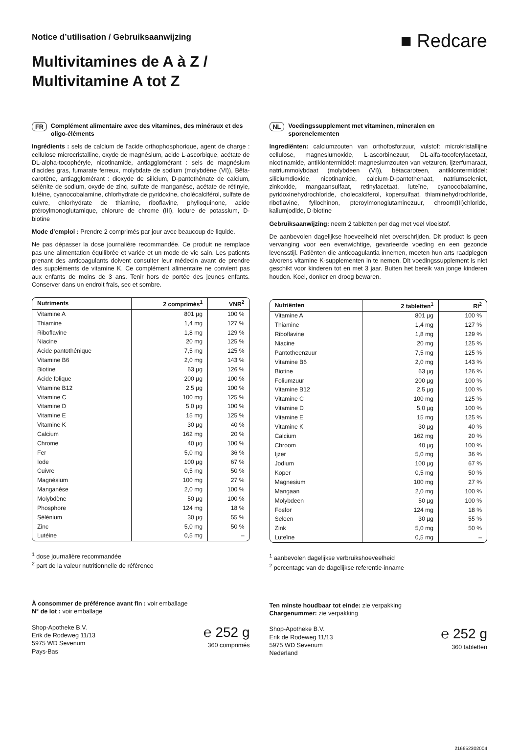Notice d’utilisation / Gebruiksaanwijzing
Multivitamines de A à Z /
Multivitamine A tot Z
■ Redcare
FR Complément alimentaire avec des vitamines, des minéraux et des oligo-éléments
Ingrédients : sels de calcium de l’acide orthophosphorique, agent de charge : cellulose microcristalline, oxyde de magnésium, acide L-ascorbique, acétate de DL-alpha-tocophéryle, nicotinamide, antiagglomérant : sels de magnésium d’acides gras, fumarate ferreux, molybdate de sodium (molybdène (VI)), Bêta-carotène, antiagglomérant : dioxyde de silicium, D-pantothénate de calcium, sélénite de sodium, oxyde de zinc, sulfate de manganèse, acétate de rétinyle, lutéine, cyanocobalamine, chlorhydrate de pyridoxine, cholécalciférol, sulfate de cuivre, chlorhydrate de thiamine, riboflavine, phylloquinone, acide ptéroylmonoglutamique, chlorure de chrome (III), iodure de potassium, D-biotine
Mode d’emploi : Prendre 2 comprimés par jour avec beaucoup de liquide.
Ne pas dépasser la dose journalière recommandée. Ce produit ne remplace pas une alimentation équilibrée et variée et un mode de vie sain. Les patients prenant des anticoagulants doivent consulter leur médecin avant de prendre des suppléments de vitamine K. Ce complément alimentaire ne convient pas aux enfants de moins de 3 ans. Tenir hors de portée des jeunes enfants. Conserver dans un endroit frais, sec et sombre.
| Nutriments | 2 comprimés<sup>1</sup> | VNR<sup>2</sup> |
| --- | --- | --- |
| Vitamine A | 801 µg | 100 % |
| Thiamine | 1,4 mg | 127 % |
| Riboflavine | 1,8 mg | 129 % |
| Niacine | 20 mg | 125 % |
| Acide pantothénique | 7,5 mg | 125 % |
| Vitamine B6 | 2,0 mg | 143 % |
| Biotine | 63 µg | 126 % |
| Acide folique | 200 µg | 100 % |
| Vitamine B12 | 2,5 µg | 100 % |
| Vitamine C | 100 mg | 125 % |
| Vitamine D | 5,0 µg | 100 % |
| Vitamine E | 15 mg | 125 % |
| Vitamine K | 30 µg | 40 % |
| Calcium | 162 mg | 20 % |
| Chrome | 40 µg | 100 % |
| Fer | 5,0 mg | 36 % |
| Iode | 100 µg | 67 % |
| Cuivre | 0,5 mg | 50 % |
| Magnésium | 100 mg | 27 % |
| Manganèse | 2,0 mg | 100 % |
| Molybdène | 50 µg | 100 % |
| Phosphore | 124 mg | 18 % |
| Sélénium | 30 µg | 55 % |
| Zinc | 5,0 mg | 50 % |
| Lutéine | 0,5 mg | – |
<sup>1</sup> dose journalière recommandée
<sup>2</sup> part de la valeur nutritionnelle de référence
À consommer de préférence avant fin : voir emballage
N° de lot : voir emballage
Shop-Apotheke B.V.
Erik de Rodeweg 11/13
5975 WD Sevenum
Pays-Bas
℮ 252 g
360 comprimés
NL Voedingssupplement met vitaminen, mineralen en sporenelementen
Ingrediënten: calciumzouten van orthofosforzuur, vulstof: microkristallijne cellulose, magnesiumoxide, L-ascorbinezuur, DL-alfa-tocoferylacetaat, nicotinamide, antiklontermiddel: magnesiumzouten van vetzuren, ijzerfumaraat, natriummolybdaat (molybdeen (VI)), bètacaroteen, antiklontermiddel: siliciumdioxide, nicotinamide, calcium-D-pantothenaat, natriumseleniet, zinkoxide, mangaansulfaat, retinylacetaat, luteïne, cyanocobalamine, pyridoxinehydrochloride, cholecalciferol, kopersulfaat, thiaminehydrochloride, riboflavine, fyllochinon, pteroylmonoglutaminezuur, chroom(III)chloride, kaliumjodide, D-biotine
Gebruiksaanwijzing: neem 2 tabletten per dag met veel vloeistof.
De aanbevolen dagelijkse hoeveelheid niet overschrijden. Dit product is geen vervanging voor een evenwichtige, gevarieerde voeding en een gezonde levensstijl. Patiënten die anticoagulantia innemen, moeten hun arts raadplegen alvorens vitamine K-supplementen in te nemen. Dit voedingssupplement is niet geschikt voor kinderen tot en met 3 jaar. Buiten het bereik van jonge kinderen houden. Koel, donker en droog bewaren.
| Nutriënten | 2 tabletten<sup>1</sup> | RI<sup>2</sup> |
| --- | --- | --- |
| Vitamine A | 801 µg | 100 % |
| Thiamine | 1,4 mg | 127 % |
| Riboflavine | 1,8 mg | 129 % |
| Niacine | 20 mg | 125 % |
| Pantotheenzuur | 7,5 mg | 125 % |
| Vitamine B6 | 2,0 mg | 143 % |
| Biotine | 63 µg | 126 % |
| Foliumzuur | 200 µg | 100 % |
| Vitamine B12 | 2,5 µg | 100 % |
| Vitamine C | 100 mg | 125 % |
| Vitamine D | 5,0 µg | 100 % |
| Vitamine E | 15 mg | 125 % |
| Vitamine K | 30 µg | 40 % |
| Calcium | 162 mg | 20 % |
| Chroom | 40 µg | 100 % |
| Ijzer | 5,0 mg | 36 % |
| Jodium | 100 µg | 67 % |
| Koper | 0,5 mg | 50 % |
| Magnesium | 100 mg | 27 % |
| Mangaan | 2,0 mg | 100 % |
| Molybdeen | 50 µg | 100 % |
| Fosfor | 124 mg | 18 % |
| Seleen | 30 µg | 55 % |
| Zink | 5,0 mg | 50 % |
| Luteïne | 0,5 mg | – |
<sup>1</sup> aanbevolen dagelijkse verbruikshoeveelheid
<sup>2</sup> percentage van de dagelijkse referentie-inname
Ten minste houdbaar tot einde: zie verpakking
Chargenummer: zie verpakking
Shop-Apotheke B.V.
Erik de Rodeweg 11/13
5975 WD Sevenum
Nederland
℮ 252 g
360 tabletten
216652302004